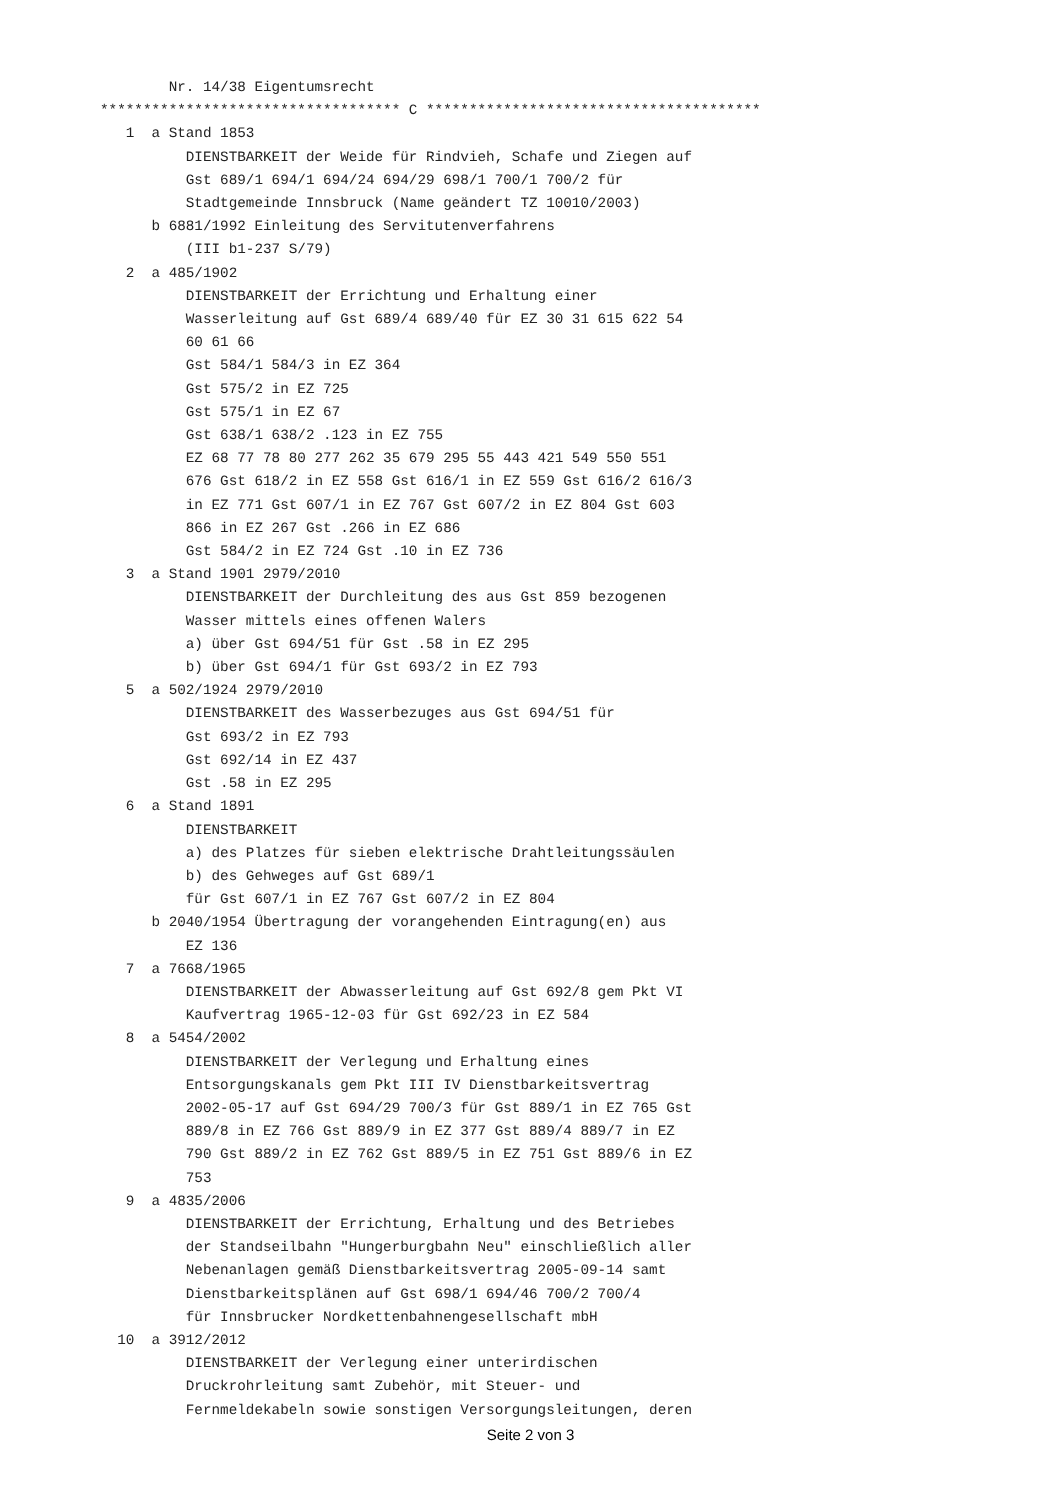Nr. 14/38 Eigentumsrecht
*********************************** C ***************************************
   1  a Stand 1853
          DIENSTBARKEIT der Weide für Rindvieh, Schafe und Ziegen auf
          Gst 689/1 694/1 694/24 694/29 698/1 700/1 700/2 für
          Stadtgemeinde Innsbruck (Name geändert TZ 10010/2003)
      b 6881/1992 Einleitung des Servitutenverfahrens
          (III b1-237 S/79)
   2  a 485/1902
          DIENSTBARKEIT der Errichtung und Erhaltung einer
          Wasserleitung auf Gst 689/4 689/40 für EZ 30 31 615 622 54
          60 61 66
          Gst 584/1 584/3 in EZ 364
          Gst 575/2 in EZ 725
          Gst 575/1 in EZ 67
          Gst 638/1 638/2 .123 in EZ 755
          EZ 68 77 78 80 277 262 35 679 295 55 443 421 549 550 551
          676 Gst 618/2 in EZ 558 Gst 616/1 in EZ 559 Gst 616/2 616/3
          in EZ 771 Gst 607/1 in EZ 767 Gst 607/2 in EZ 804 Gst 603
          866 in EZ 267 Gst .266 in EZ 686
          Gst 584/2 in EZ 724 Gst .10 in EZ 736
   3  a Stand 1901 2979/2010
          DIENSTBARKEIT der Durchleitung des aus Gst 859 bezogenen
          Wasser mittels eines offenen Walers
          a) über Gst 694/51 für Gst .58 in EZ 295
          b) über Gst 694/1 für Gst 693/2 in EZ 793
   5  a 502/1924 2979/2010
          DIENSTBARKEIT des Wasserbezuges aus Gst 694/51 für
          Gst 693/2 in EZ 793
          Gst 692/14 in EZ 437
          Gst .58 in EZ 295
   6  a Stand 1891
          DIENSTBARKEIT
          a) des Platzes für sieben elektrische Drahtleitungssäulen
          b) des Gehweges auf Gst 689/1
          für Gst 607/1 in EZ 767 Gst 607/2 in EZ 804
      b 2040/1954 Übertragung der vorangehenden Eintragung(en) aus
          EZ 136
   7  a 7668/1965
          DIENSTBARKEIT der Abwasserleitung auf Gst 692/8 gem Pkt VI
          Kaufvertrag 1965-12-03 für Gst 692/23 in EZ 584
   8  a 5454/2002
          DIENSTBARKEIT der Verlegung und Erhaltung eines
          Entsorgungskanals gem Pkt III IV Dienstbarkeitsvertrag
          2002-05-17 auf Gst 694/29 700/3 für Gst 889/1 in EZ 765 Gst
          889/8 in EZ 766 Gst 889/9 in EZ 377 Gst 889/4 889/7 in EZ
          790 Gst 889/2 in EZ 762 Gst 889/5 in EZ 751 Gst 889/6 in EZ
          753
   9  a 4835/2006
          DIENSTBARKEIT der Errichtung, Erhaltung und des Betriebes
          der Standseilbahn "Hungerburgbahn Neu" einschließlich aller
          Nebenanlagen gemäß Dienstbarkeitsvertrag 2005-09-14 samt
          Dienstbarkeitsplänen auf Gst 698/1 694/46 700/2 700/4
          für Innsbrucker Nordkettenbahnengesellschaft mbH
  10  a 3912/2012
          DIENSTBARKEIT der Verlegung einer unterirdischen
          Druckrohrleitung samt Zubehör, mit Steuer- und
          Fernmeldekabeln sowie sonstigen Versorgungsleitungen, deren
Seite 2 von 3